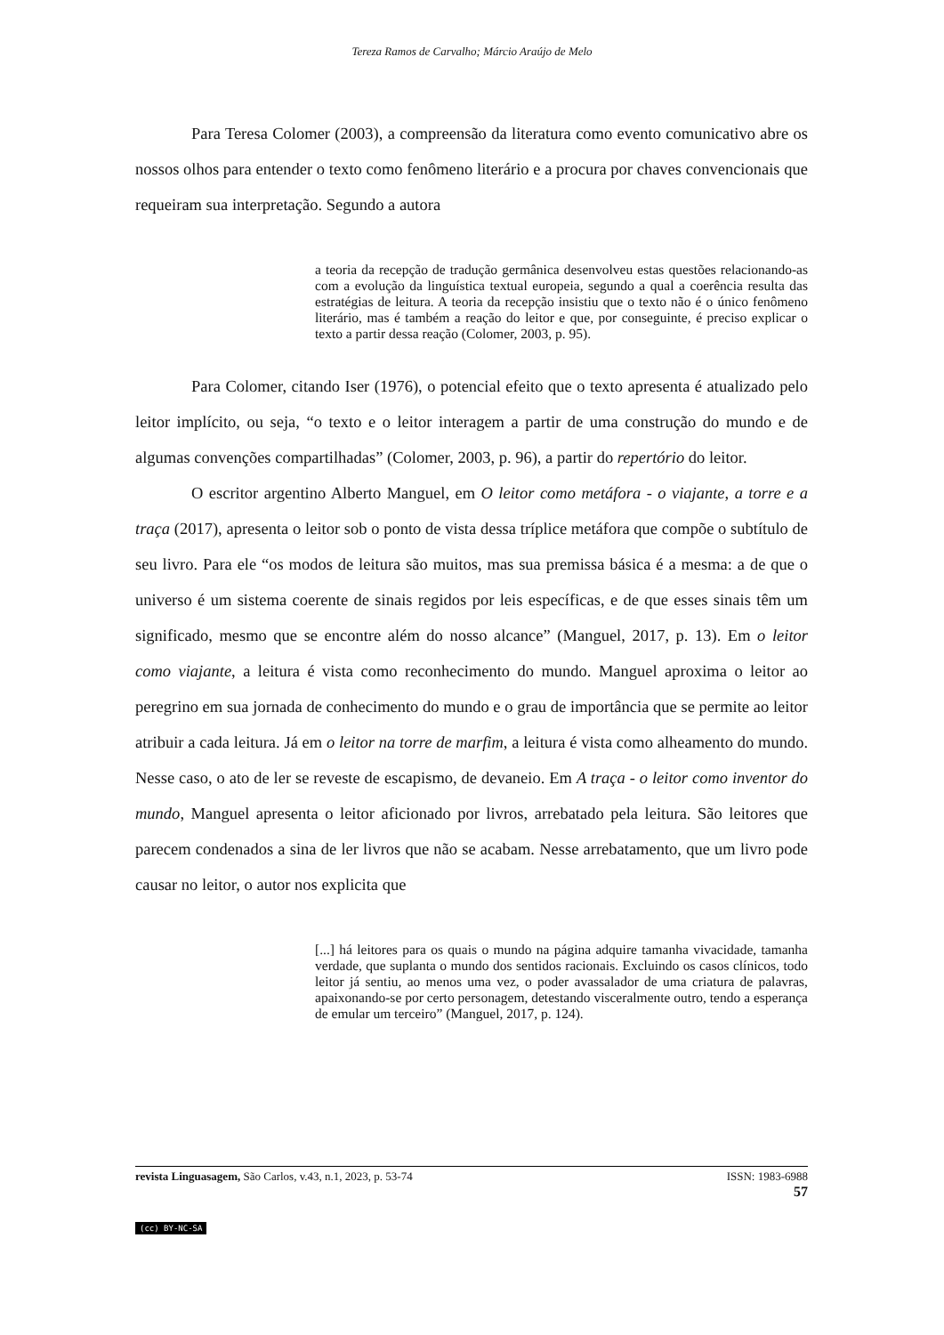Tereza Ramos de Carvalho; Márcio Araújo de Melo
Para Teresa Colomer (2003), a compreensão da literatura como evento comunicativo abre os nossos olhos para entender o texto como fenômeno literário e a procura por chaves convencionais que requeiram sua interpretação. Segundo a autora
a teoria da recepção de tradução germânica desenvolveu estas questões relacionando-as com a evolução da linguística textual europeia, segundo a qual a coerência resulta das estratégias de leitura. A teoria da recepção insistiu que o texto não é o único fenômeno literário, mas é também a reação do leitor e que, por conseguinte, é preciso explicar o texto a partir dessa reação (Colomer, 2003, p. 95).
Para Colomer, citando Iser (1976), o potencial efeito que o texto apresenta é atualizado pelo leitor implícito, ou seja, “o texto e o leitor interagem a partir de uma construção do mundo e de algumas convenções compartilhadas” (Colomer, 2003, p. 96), a partir do repertório do leitor.
O escritor argentino Alberto Manguel, em O leitor como metáfora - o viajante, a torre e a traça (2017), apresenta o leitor sob o ponto de vista dessa tríplice metáfora que compõe o subtítulo de seu livro. Para ele “os modos de leitura são muitos, mas sua premissa básica é a mesma: a de que o universo é um sistema coerente de sinais regidos por leis específicas, e de que esses sinais têm um significado, mesmo que se encontre além do nosso alcance” (Manguel, 2017, p. 13). Em o leitor como viajante, a leitura é vista como reconhecimento do mundo. Manguel aproxima o leitor ao peregrino em sua jornada de conhecimento do mundo e o grau de importância que se permite ao leitor atribuir a cada leitura. Já em o leitor na torre de marfim, a leitura é vista como alheamento do mundo. Nesse caso, o ato de ler se reveste de escapismo, de devaneio. Em A traça - o leitor como inventor do mundo, Manguel apresenta o leitor aficionado por livros, arrebatado pela leitura. São leitores que parecem condenados a sina de ler livros que não se acabam. Nesse arrebatamento, que um livro pode causar no leitor, o autor nos explicita que
[...] há leitores para os quais o mundo na página adquire tamanha vivacidade, tamanha verdade, que suplanta o mundo dos sentidos racionais. Excluindo os casos clínicos, todo leitor já sentiu, ao menos uma vez, o poder avassalador de uma criatura de palavras, apaixonando-se por certo personagem, detestando visceralmente outro, tendo a esperança de emular um terceiro” (Manguel, 2017, p. 124).
ISSN: 1983-6988
57 revista Linguasagem, São Carlos, v.43, n.1, 2023, p. 53-74
(cc) BY-NC-SA